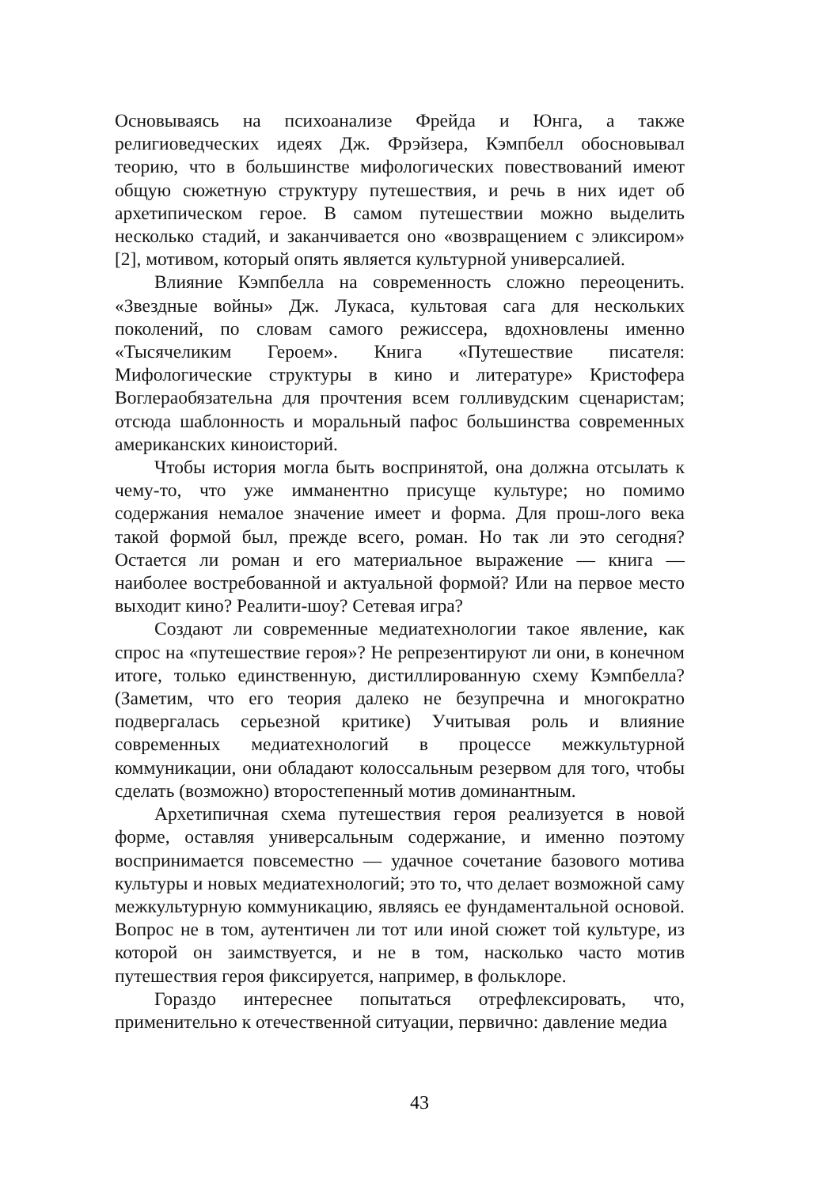Основываясь на психоанализе Фрейда и Юнга, а также религиоведческих идеях Дж. Фрэйзера, Кэмпбелл обосновывал теорию, что в большинстве мифологических повествований имеют общую сюжетную структуру путешествия, и речь в них идет об архетипическом герое. В самом путешествии можно выделить несколько стадий, и заканчивается оно «возвращением с эликсиром» [2], мотивом, который опять является культурной универсалией.
Влияние Кэмпбелла на современность сложно переоценить. «Звездные войны» Дж. Лукаса, культовая сага для нескольких поколений, по словам самого режиссера, вдохновлены именно «Тысячеликим Героем». Книга «Путешествие писателя: Мифологические структуры в кино и литературе» Кристофера Воглераобязательна для прочтения всем голливудским сценаристам; отсюда шаблонность и моральный пафос большинства современных американских киноисторий.
Чтобы история могла быть воспринятой, она должна отсылать к чему-то, что уже имманентно присуще культуре; но помимо содержания немалое значение имеет и форма. Для прош-лого века такой формой был, прежде всего, роман. Но так ли это сегодня? Остается ли роман и его материальное выражение — книга — наиболее востребованной и актуальной формой? Или на первое место выходит кино? Реалити-шоу? Сетевая игра?
Создают ли современные медиатехнологии такое явление, как спрос на «путешествие героя»? Не репрезентируют ли они, в конечном итоге, только единственную, дистиллированную схему Кэмпбелла? (Заметим, что его теория далеко не безупречна и многократно подвергалась серьезной критике) Учитывая роль и влияние современных медиатехнологий в процессе межкультурной коммуникации, они обладают колоссальным резервом для того, чтобы сделать (возможно) второстепенный мотив доминантным.
Архетипичная схема путешествия героя реализуется в новой форме, оставляя универсальным содержание, и именно поэтому воспринимается повсеместно — удачное сочетание базового мотива культуры и новых медиатехнологий; это то, что делает возможной саму межкультурную коммуникацию, являясь ее фундаментальной основой. Вопрос не в том, аутентичен ли тот или иной сюжет той культуре, из которой он заимствуется, и не в том, насколько часто мотив путешествия героя фиксируется, например, в фольклоре.
Гораздо интереснее попытаться отрефлексировать, что, применительно к отечественной ситуации, первично: давление медиа
43